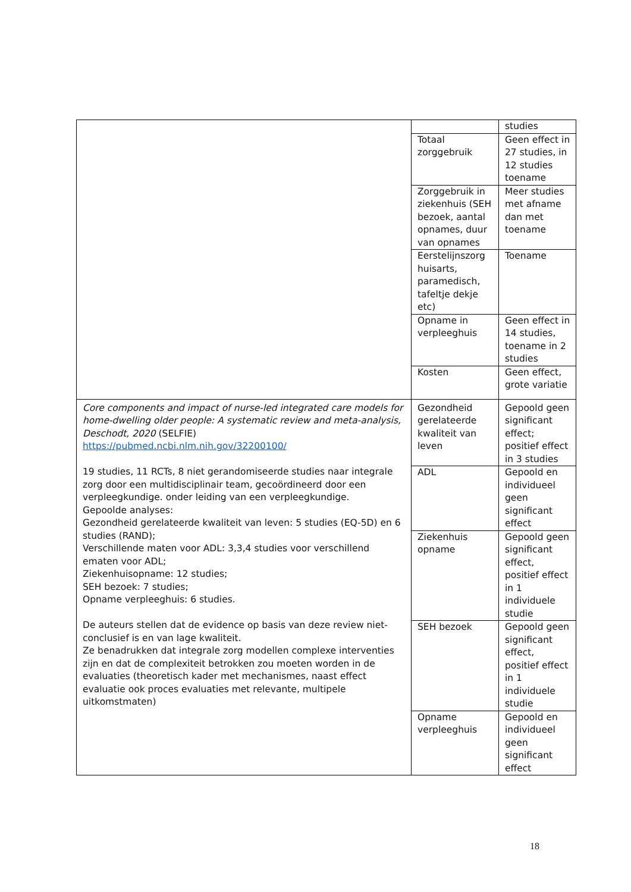| | | studies |
| | Totaal zorggebruik | Geen effect in 27 studies, in 12 studies toename |
| | Zorggebruik in ziekenhuis (SEH bezoek, aantal opnames, duur van opnames | Meer studies met afname dan met toename |
| | Eerstelijnszorg huisarts, paramedisch, tafeltje dekje etc) | Toename |
| | Opname in verpleeghuis | Geen effect in 14 studies, toename in 2 studies |
| | Kosten | Geen effect, grote variatie |
| Core components and impact of nurse-led integrated care models for home-dwelling older people: A systematic review and meta-analysis, Deschodt, 2020 (SELFIE) https://pubmed.ncbi.nlm.nih.gov/32200100/ 19 studies, 11 RCTs, 8 niet gerandomiseerde studies naar integrale zorg door een multidisciplinair team, gecoördineerd door een verpleegkundige. onder leiding van een verpleegkundige. Gepoolde analyses: Gezondheid gerelateerde kwaliteit van leven: 5 studies (EQ-5D) en 6 studies (RAND); Verschillende maten voor ADL: 3,3,4 studies voor verschillend ematen voor ADL; Ziekenhuisopname: 12 studies; SEH bezoek: 7 studies; Opname verpleeghuis: 6 studies. De auteurs stellen dat de evidence op basis van deze review niet-conclusief is en van lage kwaliteit. Ze benadrukken dat integrale zorg modellen complexe interventies zijn en dat de complexiteit betrokken zou moeten worden in de evaluaties (theoretisch kader met mechanismes, naast effect evaluatie ook proces evaluaties met relevante, multipele uitkomstmaten) | Gezondheid gerelateerde kwaliteit van leven | Gepoold geen significant effect; positief effect in 3 studies |
| | ADL | Gepoold en individueel geen significant effect |
| | Ziekenhuis opname | Gepoold geen significant effect, positief effect in 1 individuele studie |
| | SEH bezoek | Gepoold geen significant effect, positief effect in 1 individuele studie |
| | Opname verpleeghuis | Gepoold en individueel geen significant effect |
18